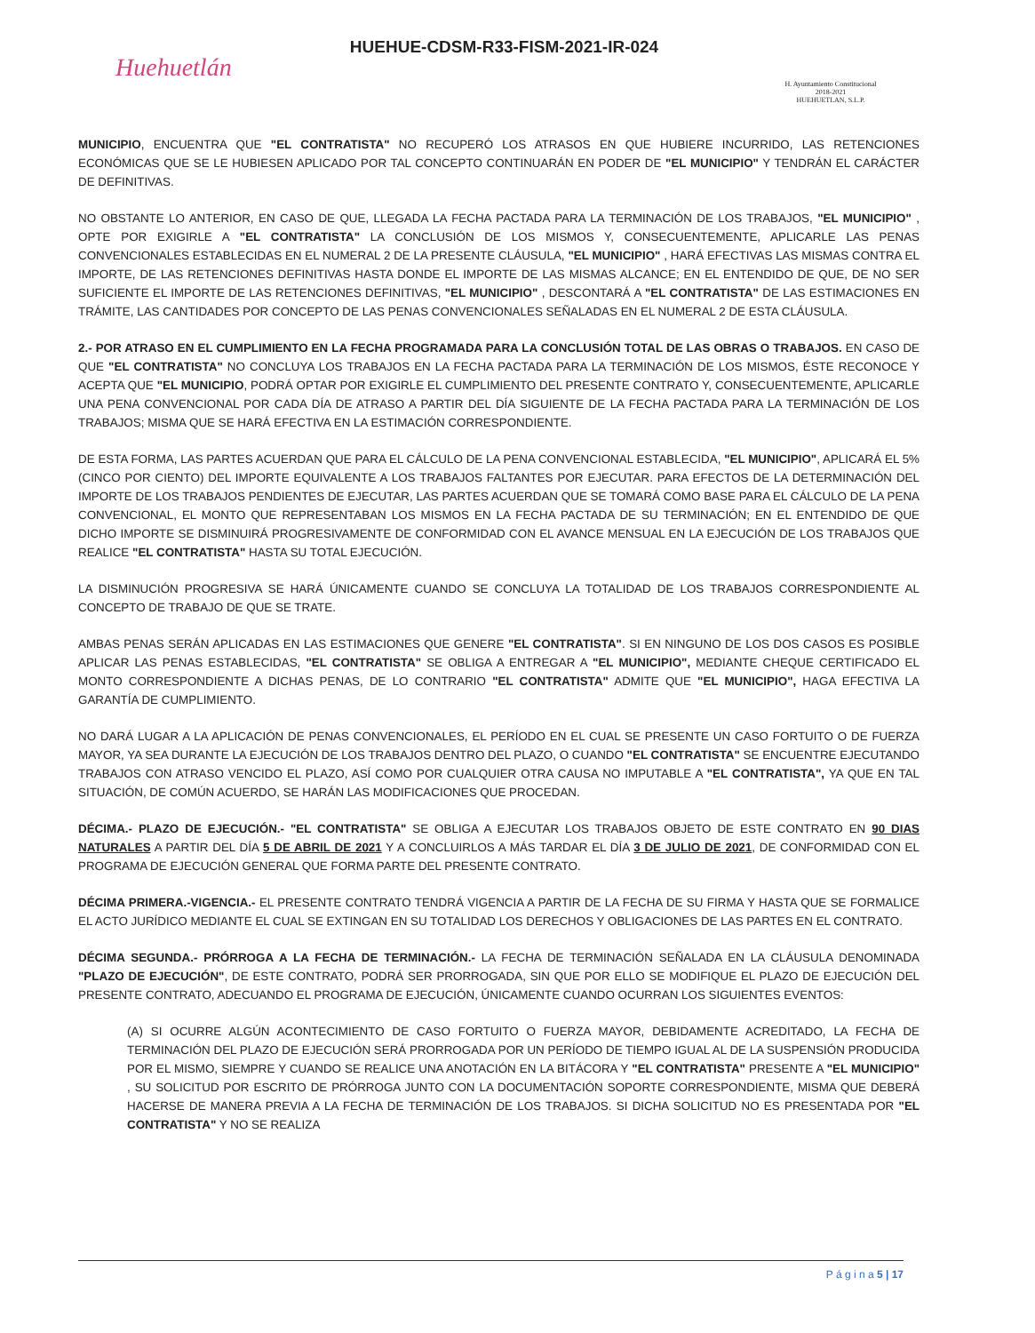Huehuetlán
HUEHUE-CDSM-R33-FISM-2021-IR-024
H. Ayuntamiento Constitucional
2018-2021
HUEHUETLAN, S.L.P.
MUNICIPIO, ENCUENTRA QUE "EL CONTRATISTA" NO RECUPERÓ LOS ATRASOS EN QUE HUBIERE INCURRIDO, LAS RETENCIONES ECONÓMICAS QUE SE LE HUBIESEN APLICADO POR TAL CONCEPTO CONTINUARÁN EN PODER DE "EL MUNICIPIO" Y TENDRÁN EL CARÁCTER DE DEFINITIVAS.
NO OBSTANTE LO ANTERIOR, EN CASO DE QUE, LLEGADA LA FECHA PACTADA PARA LA TERMINACIÓN DE LOS TRABAJOS, "EL MUNICIPIO" , OPTE POR EXIGIRLE A "EL CONTRATISTA" LA CONCLUSIÓN DE LOS MISMOS Y, CONSECUENTEMENTE, APLICARLE LAS PENAS CONVENCIONALES ESTABLECIDAS EN EL NUMERAL 2 DE LA PRESENTE CLÁUSULA, "EL MUNICIPIO" , HARÁ EFECTIVAS LAS MISMAS CONTRA EL IMPORTE, DE LAS RETENCIONES DEFINITIVAS HASTA DONDE EL IMPORTE DE LAS MISMAS ALCANCE; EN EL ENTENDIDO DE QUE, DE NO SER SUFICIENTE EL IMPORTE DE LAS RETENCIONES DEFINITIVAS, "EL MUNICIPIO" , DESCONTARÁ A "EL CONTRATISTA" DE LAS ESTIMACIONES EN TRÁMITE, LAS CANTIDADES POR CONCEPTO DE LAS PENAS CONVENCIONALES SEÑALADAS EN EL NUMERAL 2 DE ESTA CLÁUSULA.
2.- POR ATRASO EN EL CUMPLIMIENTO EN LA FECHA PROGRAMADA PARA LA CONCLUSIÓN TOTAL DE LAS OBRAS O TRABAJOS. EN CASO DE QUE "EL CONTRATISTA" NO CONCLUYA LOS TRABAJOS EN LA FECHA PACTADA PARA LA TERMINACIÓN DE LOS MISMOS, ÉSTE RECONOCE Y ACEPTA QUE "EL MUNICIPIO, PODRÁ OPTAR POR EXIGIRLE EL CUMPLIMIENTO DEL PRESENTE CONTRATO Y, CONSECUENTEMENTE, APLICARLE UNA PENA CONVENCIONAL POR CADA DÍA DE ATRASO A PARTIR DEL DÍA SIGUIENTE DE LA FECHA PACTADA PARA LA TERMINACIÓN DE LOS TRABAJOS; MISMA QUE SE HARÁ EFECTIVA EN LA ESTIMACIÓN CORRESPONDIENTE.
DE ESTA FORMA, LAS PARTES ACUERDAN QUE PARA EL CÁLCULO DE LA PENA CONVENCIONAL ESTABLECIDA, "EL MUNICIPIO", APLICARÁ EL 5% (CINCO POR CIENTO) DEL IMPORTE EQUIVALENTE A LOS TRABAJOS FALTANTES POR EJECUTAR. PARA EFECTOS DE LA DETERMINACIÓN DEL IMPORTE DE LOS TRABAJOS PENDIENTES DE EJECUTAR, LAS PARTES ACUERDAN QUE SE TOMARÁ COMO BASE PARA EL CÁLCULO DE LA PENA CONVENCIONAL, EL MONTO QUE REPRESENTABAN LOS MISMOS EN LA FECHA PACTADA DE SU TERMINACIÓN; EN EL ENTENDIDO DE QUE DICHO IMPORTE SE DISMINUIRÁ PROGRESIVAMENTE DE CONFORMIDAD CON EL AVANCE MENSUAL EN LA EJECUCIÓN DE LOS TRABAJOS QUE REALICE "EL CONTRATISTA" HASTA SU TOTAL EJECUCIÓN.
LA DISMINUCIÓN PROGRESIVA SE HARÁ ÚNICAMENTE CUANDO SE CONCLUYA LA TOTALIDAD DE LOS TRABAJOS CORRESPONDIENTE AL CONCEPTO DE TRABAJO DE QUE SE TRATE.
AMBAS PENAS SERÁN APLICADAS EN LAS ESTIMACIONES QUE GENERE "EL CONTRATISTA". SI EN NINGUNO DE LOS DOS CASOS ES POSIBLE APLICAR LAS PENAS ESTABLECIDAS, "EL CONTRATISTA" SE OBLIGA A ENTREGAR A "EL MUNICIPIO", MEDIANTE CHEQUE CERTIFICADO EL MONTO CORRESPONDIENTE A DICHAS PENAS, DE LO CONTRARIO "EL CONTRATISTA" ADMITE QUE "EL MUNICIPIO", HAGA EFECTIVA LA GARANTÍA DE CUMPLIMIENTO.
NO DARÁ LUGAR A LA APLICACIÓN DE PENAS CONVENCIONALES, EL PERÍODO EN EL CUAL SE PRESENTE UN CASO FORTUITO O DE FUERZA MAYOR, YA SEA DURANTE LA EJECUCIÓN DE LOS TRABAJOS DENTRO DEL PLAZO, O CUANDO "EL CONTRATISTA" SE ENCUENTRE EJECUTANDO TRABAJOS CON ATRASO VENCIDO EL PLAZO, ASÍ COMO POR CUALQUIER OTRA CAUSA NO IMPUTABLE A "EL CONTRATISTA", YA QUE EN TAL SITUACIÓN, DE COMÚN ACUERDO, SE HARÁN LAS MODIFICACIONES QUE PROCEDAN.
DÉCIMA.- PLAZO DE EJECUCIÓN.- "EL CONTRATISTA" SE OBLIGA A EJECUTAR LOS TRABAJOS OBJETO DE ESTE CONTRATO EN 90 DIAS NATURALES A PARTIR DEL DÍA 5 DE ABRIL DE 2021 Y A CONCLUIRLOS A MÁS TARDAR EL DÍA 3 DE JULIO DE 2021, DE CONFORMIDAD CON EL PROGRAMA DE EJECUCIÓN GENERAL QUE FORMA PARTE DEL PRESENTE CONTRATO.
DÉCIMA PRIMERA.-VIGENCIA.- EL PRESENTE CONTRATO TENDRÁ VIGENCIA A PARTIR DE LA FECHA DE SU FIRMA Y HASTA QUE SE FORMALICE EL ACTO JURÍDICO MEDIANTE EL CUAL SE EXTINGAN EN SU TOTALIDAD LOS DERECHOS Y OBLIGACIONES DE LAS PARTES EN EL CONTRATO.
DÉCIMA SEGUNDA.- PRÓRROGA A LA FECHA DE TERMINACIÓN.- LA FECHA DE TERMINACIÓN SEÑALADA EN LA CLÁUSULA DENOMINADA "PLAZO DE EJECUCIÓN", DE ESTE CONTRATO, PODRÁ SER PRORROGADA, SIN QUE POR ELLO SE MODIFIQUE EL PLAZO DE EJECUCIÓN DEL PRESENTE CONTRATO, ADECUANDO EL PROGRAMA DE EJECUCIÓN, ÚNICAMENTE CUANDO OCURRAN LOS SIGUIENTES EVENTOS:
(A) SI OCURRE ALGÚN ACONTECIMIENTO DE CASO FORTUITO O FUERZA MAYOR, DEBIDAMENTE ACREDITADO, LA FECHA DE TERMINACIÓN DEL PLAZO DE EJECUCIÓN SERÁ PRORROGADA POR UN PERÍODO DE TIEMPO IGUAL AL DE LA SUSPENSIÓN PRODUCIDA POR EL MISMO, SIEMPRE Y CUANDO SE REALICE UNA ANOTACIÓN EN LA BITÁCORA Y "EL CONTRATISTA" PRESENTE A "EL MUNICIPIO" , SU SOLICITUD POR ESCRITO DE PRÓRROGA JUNTO CON LA DOCUMENTACIÓN SOPORTE CORRESPONDIENTE, MISMA QUE DEBERÁ HACERSE DE MANERA PREVIA A LA FECHA DE TERMINACIÓN DE LOS TRABAJOS. SI DICHA SOLICITUD NO ES PRESENTADA POR "EL CONTRATISTA" Y NO SE REALIZA
P á g i n a 5 | 17